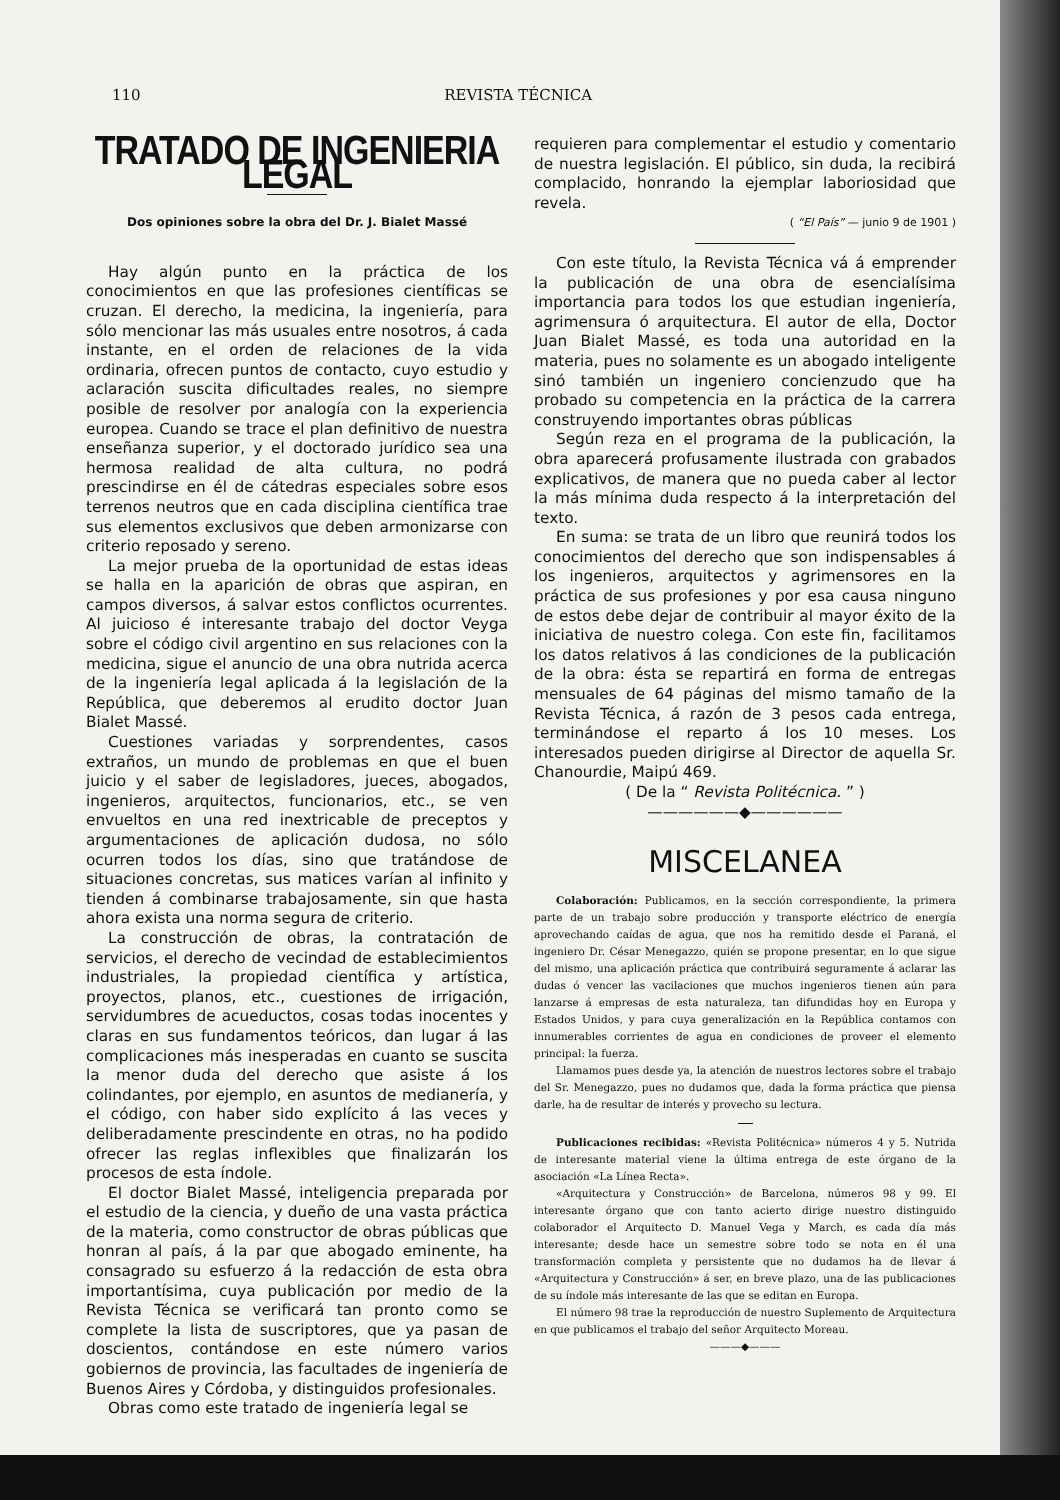110 REVISTA TÉCNICA
TRATADO DE INGENIERIA LEGAL
Dos opiniones sobre la obra del Dr. J. Bialet Massé
Hay algún punto en la práctica de los conocimientos en que las profesiones científicas se cruzan. El derecho, la medicina, la ingeniería, para sólo mencionar las más usuales entre nosotros, á cada instante, en el orden de relaciones de la vida ordinaria, ofrecen puntos de contacto, cuyo estudio y aclaración suscita dificultades reales, no siempre posible de resolver por analogía con la experiencia europea. Cuando se trace el plan definitivo de nuestra enseñanza superior, y el doctorado jurídico sea una hermosa realidad de alta cultura, no podrá prescindirse en él de cátedras especiales sobre esos terrenos neutros que en cada disciplina científica trae sus elementos exclusivos que deben armonizarse con criterio reposado y sereno.
La mejor prueba de la oportunidad de estas ideas se halla en la aparición de obras que aspiran, en campos diversos, á salvar estos conflictos ocurrentes. Al juicioso é interesante trabajo del doctor Veyga sobre el código civil argentino en sus relaciones con la medicina, sigue el anuncio de una obra nutrida acerca de la ingeniería legal aplicada á la legislación de la República, que deberemos al erudito doctor Juan Bialet Massé.
Cuestiones variadas y sorprendentes, casos extraños, un mundo de problemas en que el buen juicio y el saber de legisladores, jueces, abogados, ingenieros, arquitectos, funcionarios, etc., se ven envueltos en una red inextricable de preceptos y argumentaciones de aplicación dudosa, no sólo ocurren todos los días, sino que tratándose de situaciones concretas, sus matices varían al infinito y tienden á combinarse trabajosamente, sin que hasta ahora exista una norma segura de criterio.
La construcción de obras, la contratación de servicios, el derecho de vecindad de establecimientos industriales, la propiedad científica y artística, proyectos, planos, etc., cuestiones de irrigación, servidumbres de acueductos, cosas todas inocentes y claras en sus fundamentos teóricos, dan lugar á las complicaciones más inesperadas en cuanto se suscita la menor duda del derecho que asiste á los colindantes, por ejemplo, en asuntos de medianería, y el código, con haber sido explícito á las veces y deliberadamente prescindente en otras, no ha podido ofrecer las reglas inflexibles que finalizarán los procesos de esta índole.
El doctor Bialet Massé, inteligencia preparada por el estudio de la ciencia, y dueño de una vasta práctica de la materia, como constructor de obras públicas que honran al país, á la par que abogado eminente, ha consagrado su esfuerzo á la redacción de esta obra importantísima, cuya publicación por medio de la Revista Técnica se verificará tan pronto como se complete la lista de suscriptores, que ya pasan de doscientos, contándose en este número varios gobiernos de provincia, las facultades de ingeniería de Buenos Aires y Córdoba, y distinguidos profesionales.
Obras como este tratado de ingeniería legal se
requieren para complementar el estudio y comentario de nuestra legislación. El público, sin duda, la recibirá complacido, honrando la ejemplar laboriosidad que revela.
( “El País” — junio 9 de 1901 )
Con este título, la Revista Técnica vá á emprender la publicación de una obra de esencialísima importancia para todos los que estudian ingeniería, agrimensura ó arquitectura. El autor de ella, Doctor Juan Bialet Massé, es toda una autoridad en la materia, pues no solamente es un abogado inteligente sinó también un ingeniero concienzudo que ha probado su competencia en la práctica de la carrera construyendo importantes obras públicas
Según reza en el programa de la publicación, la obra aparecerá profusamente ilustrada con grabados explicativos, de manera que no pueda caber al lector la más mínima duda respecto á la interpretación del texto.
En suma: se trata de un libro que reunirá todos los conocimientos del derecho que son indispensables á los ingenieros, arquitectos y agrimensores en la práctica de sus profesiones y por esa causa ninguno de estos debe dejar de contribuir al mayor éxito de la iniciativa de nuestro colega. Con este fin, facilitamos los datos relativos á las condiciones de la publicación de la obra: ésta se repartirá en forma de entregas mensuales de 64 páginas del mismo tamaño de la Revista Técnica, á razón de 3 pesos cada entrega, terminándose el reparto á los 10 meses. Los interesados pueden dirigirse al Director de aquella Sr. Chanourdie, Maipú 469.
( De la “ Revista Politécnica. ” )
——————◆——————
MISCELANEA
Colaboración: Publicamos, en la sección correspondiente, la primera parte de un trabajo sobre producción y transporte eléctrico de energía aprovechando caídas de agua, que nos ha remitido desde el Paraná, el ingeniero Dr. César Menegazzo, quién se propone presentar, en lo que sigue del mismo, una aplicación práctica que contribuirá seguramente á aclarar las dudas ó vencer las vacilaciones que muchos ingenieros tienen aún para lanzarse á empresas de esta naturaleza, tan difundidas hoy en Europa y Estados Unidos, y para cuya generalización en la República contamos con innumerables corrientes de agua en condiciones de proveer el elemento principal: la fuerza.
Llamamos pues desde ya, la atención de nuestros lectores sobre el trabajo del Sr. Menegazzo, pues no dudamos que, dada la forma práctica que piensa darle, ha de resultar de interés y provecho su lectura.
Publicaciones recibidas: «Revista Politécnica» números 4 y 5. Nutrida de interesante material viene la última entrega de este órgano de la asociación «La Línea Recta».
«Arquitectura y Construcción» de Barcelona, números 98 y 99. El interesante órgano que con tanto acierto dirige nuestro distinguido colaborador el Arquitecto D. Manuel Vega y March, es cada día más interesante; desde hace un semestre sobre todo se nota en él una transformación completa y persistente que no dudamos ha de llevar á «Arquitectura y Construcción» á ser, en breve plazo, una de las publicaciones de su índole más interesante de las que se editan en Europa.
El número 98 trae la reproducción de nuestro Suplemento de Arquitectura en que publicamos el trabajo del señor Arquitecto Moreau.
———◆———